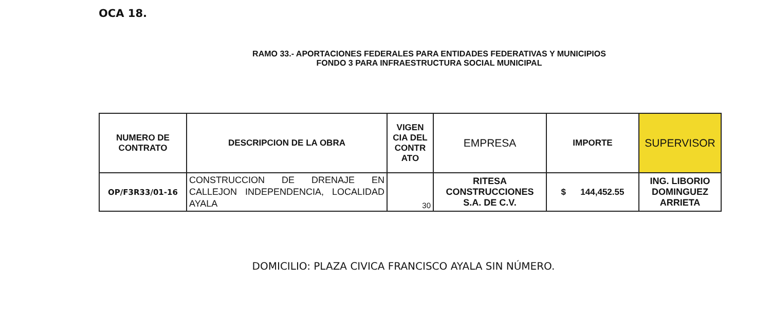OCA 18.
RAMO 33.- APORTACIONES FEDERALES PARA ENTIDADES FEDERATIVAS Y MUNICIPIOS
FONDO 3 PARA INFRAESTRUCTURA SOCIAL MUNICIPAL
| NUMERO DE CONTRATO | DESCRIPCION DE LA OBRA | VIGEN CIA DEL CONTR ATO | EMPRESA | IMPORTE | SUPERVISOR |
| --- | --- | --- | --- | --- | --- |
| OP/F3R33/01-16 | CONSTRUCCION DE DRENAJE EN CALLEJON INDEPENDENCIA, LOCALIDAD AYALA | 30 | RITESA CONSTRUCCIONES S.A. DE C.V. | $ 144,452.55 | ING. LIBORIO DOMINGUEZ ARRIETA |
DOMICILIO: PLAZA CIVICA FRANCISCO AYALA SIN NÚMERO.